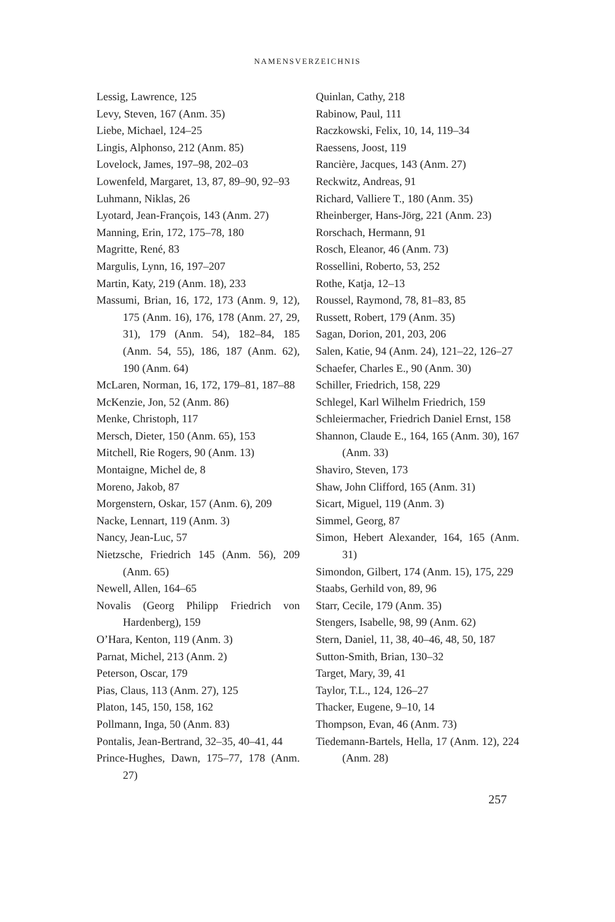NAMENSVERZEICHNIS
Lessig, Lawrence, 125
Levy, Steven, 167 (Anm. 35)
Liebe, Michael, 124–25
Lingis, Alphonso, 212 (Anm. 85)
Lovelock, James, 197–98, 202–03
Lowenfeld, Margaret, 13, 87, 89–90, 92–93
Luhmann, Niklas, 26
Lyotard, Jean-François, 143 (Anm. 27)
Manning, Erin, 172, 175–78, 180
Magritte, René, 83
Margulis, Lynn, 16, 197–207
Martin, Katy, 219 (Anm. 18), 233
Massumi, Brian, 16, 172, 173 (Anm. 9, 12), 175 (Anm. 16), 176, 178 (Anm. 27, 29, 31), 179 (Anm. 54), 182–84, 185 (Anm. 54, 55), 186, 187 (Anm. 62), 190 (Anm. 64)
McLaren, Norman, 16, 172, 179–81, 187–88
McKenzie, Jon, 52 (Anm. 86)
Menke, Christoph, 117
Mersch, Dieter, 150 (Anm. 65), 153
Mitchell, Rie Rogers, 90 (Anm. 13)
Montaigne, Michel de, 8
Moreno, Jakob, 87
Morgenstern, Oskar, 157 (Anm. 6), 209
Nacke, Lennart, 119 (Anm. 3)
Nancy, Jean-Luc, 57
Nietzsche, Friedrich 145 (Anm. 56), 209 (Anm. 65)
Newell, Allen, 164–65
Novalis (Georg Philipp Friedrich von Hardenberg), 159
O’Hara, Kenton, 119 (Anm. 3)
Parnat, Michel, 213 (Anm. 2)
Peterson, Oscar, 179
Pias, Claus, 113 (Anm. 27), 125
Platon, 145, 150, 158, 162
Pollmann, Inga, 50 (Anm. 83)
Pontalis, Jean-Bertrand, 32–35, 40–41, 44
Prince-Hughes, Dawn, 175–77, 178 (Anm. 27)
Quinlan, Cathy, 218
Rabinow, Paul, 111
Raczkowski, Felix, 10, 14, 119–34
Raessens, Joost, 119
Rancière, Jacques, 143 (Anm. 27)
Reckwitz, Andreas, 91
Richard, Valliere T., 180 (Anm. 35)
Rheinberger, Hans-Jörg, 221 (Anm. 23)
Rorschach, Hermann, 91
Rosch, Eleanor, 46 (Anm. 73)
Rossellini, Roberto, 53, 252
Rothe, Katja, 12–13
Roussel, Raymond, 78, 81–83, 85
Russett, Robert, 179 (Anm. 35)
Sagan, Dorion, 201, 203, 206
Salen, Katie, 94 (Anm. 24), 121–22, 126–27
Schaefer, Charles E., 90 (Anm. 30)
Schiller, Friedrich, 158, 229
Schlegel, Karl Wilhelm Friedrich, 159
Schleiermacher, Friedrich Daniel Ernst, 158
Shannon, Claude E., 164, 165 (Anm. 30), 167 (Anm. 33)
Shaviro, Steven, 173
Shaw, John Clifford, 165 (Anm. 31)
Sicart, Miguel, 119 (Anm. 3)
Simmel, Georg, 87
Simon, Hebert Alexander, 164, 165 (Anm. 31)
Simondon, Gilbert, 174 (Anm. 15), 175, 229
Staabs, Gerhild von, 89, 96
Starr, Cecile, 179 (Anm. 35)
Stengers, Isabelle, 98, 99 (Anm. 62)
Stern, Daniel, 11, 38, 40–46, 48, 50, 187
Sutton-Smith, Brian, 130–32
Target, Mary, 39, 41
Taylor, T.L., 124, 126–27
Thacker, Eugene, 9–10, 14
Thompson, Evan, 46 (Anm. 73)
Tiedemann-Bartels, Hella, 17 (Anm. 12), 224 (Anm. 28)
257